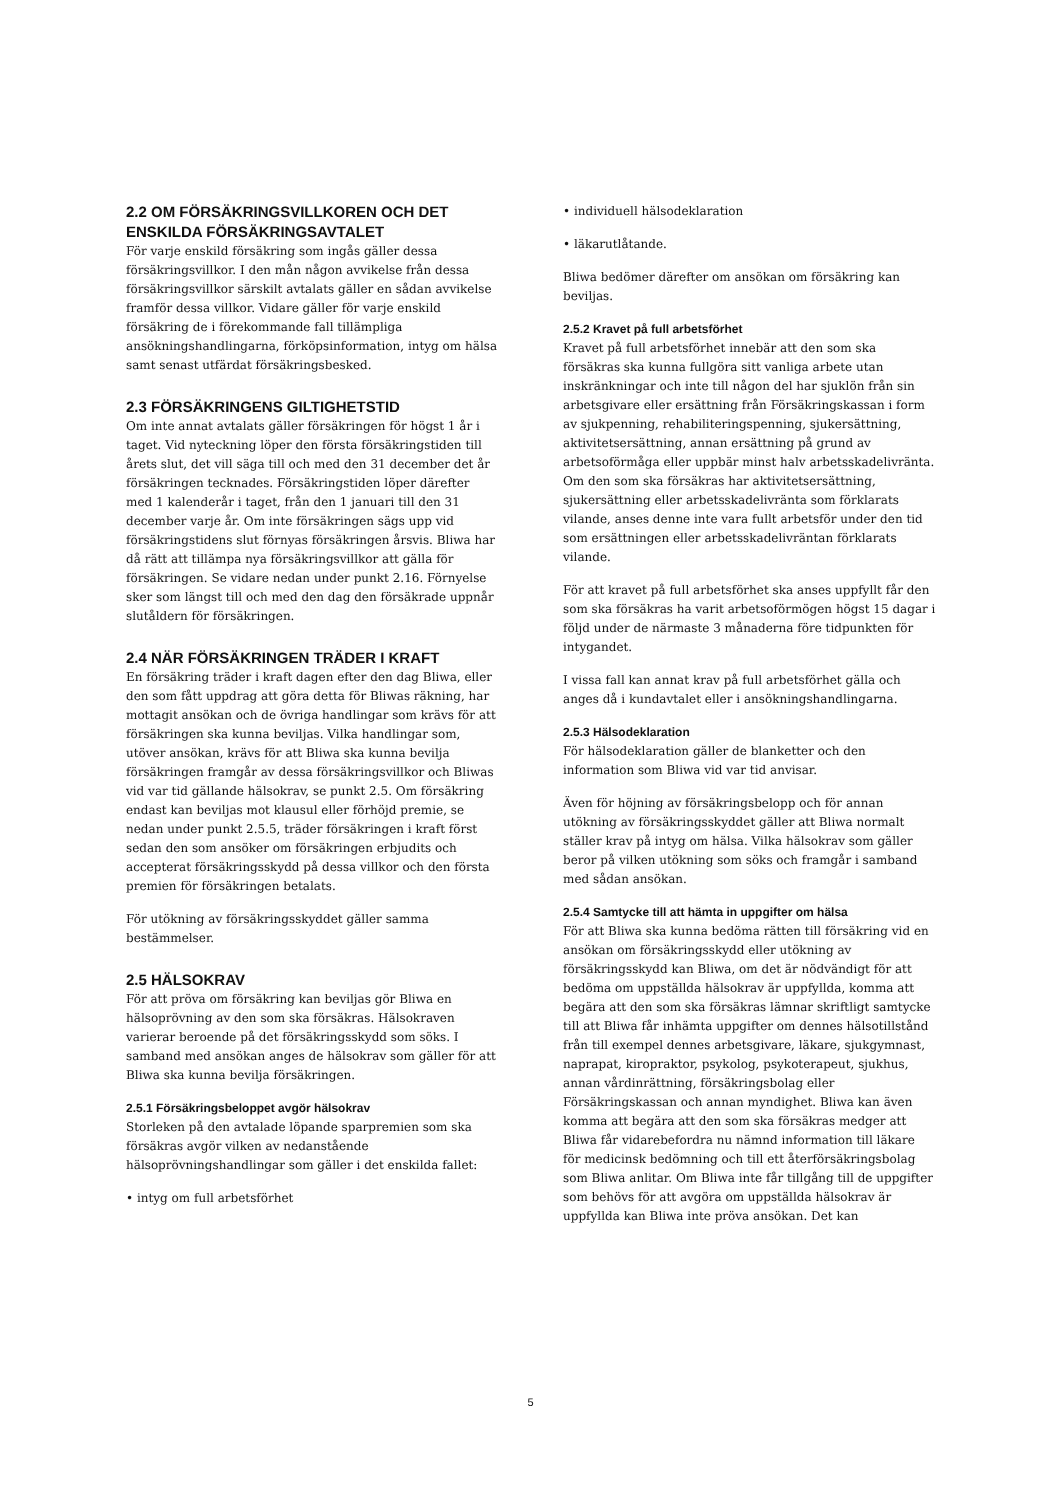2.2 OM FÖRSÄKRINGSVILLKOREN OCH DET ENSKILDA FÖRSÄKRINGSAVTALET
För varje enskild försäkring som ingås gäller dessa försäkringsvillkor. I den mån någon avvikelse från dessa försäkringsvillkor särskilt avtalats gäller en sådan avvikelse framför dessa villkor. Vidare gäller för varje enskild försäkring de i förekommande fall tillämpliga ansökningshandlingarna, förköpsinformation, intyg om hälsa samt senast utfärdat försäkringsbesked.
2.3 FÖRSÄKRINGENS GILTIGHETSTID
Om inte annat avtalats gäller försäkringen för högst 1 år i taget. Vid nyteckning löper den första försäkringstiden till årets slut, det vill säga till och med den 31 december det år försäkringen tecknades. Försäkringstiden löper därefter med 1 kalenderår i taget, från den 1 januari till den 31 december varje år. Om inte försäkringen sägs upp vid försäkringstidens slut förnyas försäkringen årsvis. Bliwa har då rätt att tillämpa nya försäkringsvillkor att gälla för försäkringen. Se vidare nedan under punkt 2.16. Förnyelse sker som längst till och med den dag den försäkrade uppnår slutåldern för försäkringen.
2.4 NÄR FÖRSÄKRINGEN TRÄDER I KRAFT
En försäkring träder i kraft dagen efter den dag Bliwa, eller den som fått uppdrag att göra detta för Bliwas räkning, har mottagit ansökan och de övriga handlingar som krävs för att försäkringen ska kunna beviljas. Vilka handlingar som, utöver ansökan, krävs för att Bliwa ska kunna bevilja försäkringen framgår av dessa försäkringsvillkor och Bliwas vid var tid gällande hälsokrav, se punkt 2.5. Om försäkring endast kan beviljas mot klausul eller förhöjd premie, se nedan under punkt 2.5.5, träder försäkringen i kraft först sedan den som ansöker om försäkringen erbjudits och accepterat försäkringsskydd på dessa villkor och den första premien för försäkringen betalats.
För utökning av försäkringsskyddet gäller samma bestämmelser.
2.5 HÄLSOKRAV
För att pröva om försäkring kan beviljas gör Bliwa en hälsoprövning av den som ska försäkras. Hälsokraven varierar beroende på det försäkringsskydd som söks. I samband med ansökan anges de hälsokrav som gäller för att Bliwa ska kunna bevilja försäkringen.
2.5.1 Försäkringsbeloppet avgör hälsokrav
Storleken på den avtalade löpande sparpremien som ska försäkras avgör vilken av nedanstående hälsoprövningshandlingar som gäller i det enskilda fallet:
• intyg om full arbetsförhet
• individuell hälsodeklaration
• läkarutlåtande.
Bliwa bedömer därefter om ansökan om försäkring kan beviljas.
2.5.2 Kravet på full arbetsförhet
Kravet på full arbetsförhet innebär att den som ska försäkras ska kunna fullgöra sitt vanliga arbete utan inskränkningar och inte till någon del har sjuklön från sin arbetsgivare eller ersättning från Försäkringskassan i form av sjukpenning, rehabiliteringspenning, sjukersättning, aktivitetsersättning, annan ersättning på grund av arbetsoförmåga eller uppbär minst halv arbetsskadelivränta. Om den som ska försäkras har aktivitetsersättning, sjukersättning eller arbetsskadelivränta som förklarats vilande, anses denne inte vara fullt arbetsför under den tid som ersättningen eller arbetsskadelivräntan förklarats vilande.
För att kravet på full arbetsförhet ska anses uppfyllt får den som ska försäkras ha varit arbetsoförmögen högst 15 dagar i följd under de närmaste 3 månaderna före tidpunkten för intygandet.
I vissa fall kan annat krav på full arbetsförhet gälla och anges då i kundavtalet eller i ansökningshandlingarna.
2.5.3 Hälsodeklaration
För hälsodeklaration gäller de blanketter och den information som Bliwa vid var tid anvisar.
Även för höjning av försäkringsbelopp och för annan utökning av försäkringsskyddet gäller att Bliwa normalt ställer krav på intyg om hälsa. Vilka hälsokrav som gäller beror på vilken utökning som söks och framgår i samband med sådan ansökan.
2.5.4 Samtycke till att hämta in uppgifter om hälsa
För att Bliwa ska kunna bedöma rätten till försäkring vid en ansökan om försäkringsskydd eller utökning av försäkringsskydd kan Bliwa, om det är nödvändigt för att bedöma om uppställda hälsokrav är uppfyllda, komma att begära att den som ska försäkras lämnar skriftligt samtycke till att Bliwa får inhämta uppgifter om dennes hälsotillstånd från till exempel dennes arbetsgivare, läkare, sjukgymnast, naprapat, kiropraktor, psykolog, psykoterapeut, sjukhus, annan vårdinrättning, försäkringsbolag eller Försäkringskassan och annan myndighet. Bliwa kan även komma att begära att den som ska försäkras medger att Bliwa får vidarebefordra nu nämnd information till läkare för medicinsk bedömning och till ett återförsäkringsbolag som Bliwa anlitar. Om Bliwa inte får tillgång till de uppgifter som behövs för att avgöra om uppställda hälsokrav är uppfyllda kan Bliwa inte pröva ansökan. Det kan
5